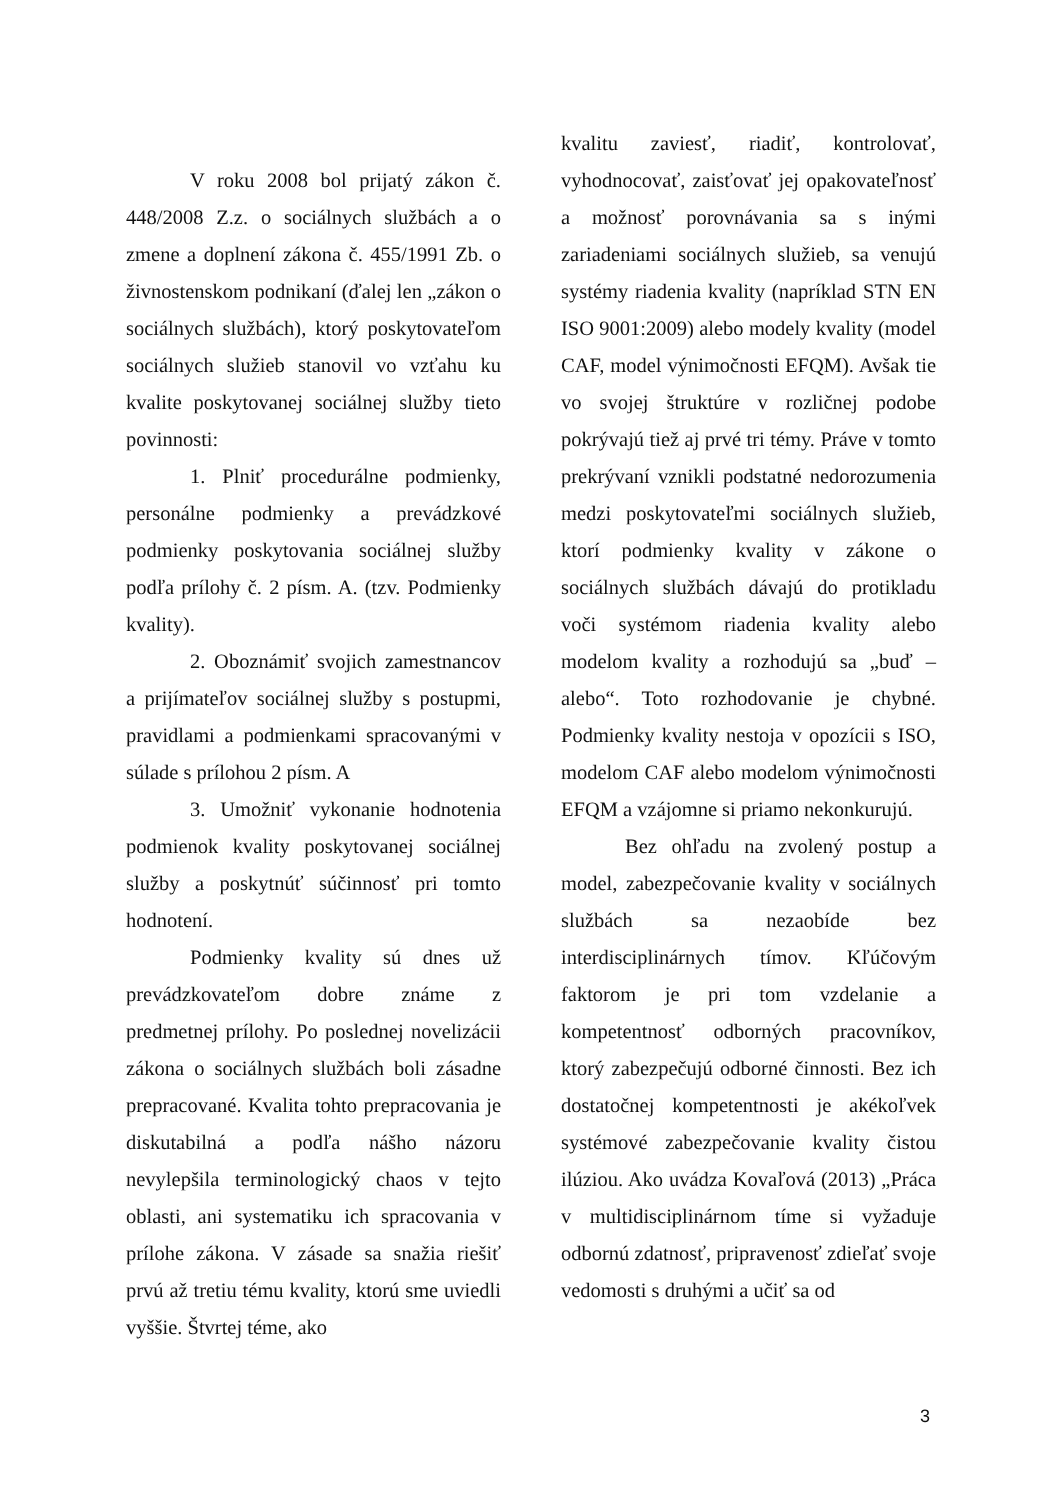V roku 2008 bol prijatý zákon č. 448/2008 Z.z. o sociálnych službách a o zmene a doplnení zákona č. 455/1991 Zb. o živnostenskom podnikaní (ďalej len „zákon o sociálnych službách), ktorý poskytovateľom sociálnych služieb stanovil vo vzťahu ku kvalite poskytovanej sociálnej služby tieto povinnosti:
1. Plniť procedurálne podmienky, personálne podmienky a prevádzkové podmienky poskytovania sociálnej služby podľa prílohy č. 2 písm. A. (tzv. Podmienky kvality).
2. Oboznámiť svojich zamestnancov a prijímateľov sociálnej služby s postupmi, pravidlami a podmienkami spracovanými v súlade s prílohou 2 písm. A
3. Umožniť vykonanie hodnotenia podmienok kvality poskytovanej sociálnej služby a poskytnúť súčinnosť pri tomto hodnotení.
Podmienky kvality sú dnes už prevádzkovateľom dobre známe z predmetnej prílohy. Po poslednej novelizácii zákona o sociálnych službách boli zásadne prepracované. Kvalita tohto prepracovania je diskutabilná a podľa nášho názoru nevylepšila terminologický chaos v tejto oblasti, ani systematiku ich spracovania v prílohe zákona. V zásade sa snažia riešiť prvú až tretiu tému kvality, ktorú sme uviedli vyššie. Štvrtej téme, ako
kvalitu zaviesť, riadiť, kontrolovať, vyhodnocovať, zaisťovať jej opakovateľnosť a možnosť porovnávania sa s inými zariadeniami sociálnych služieb, sa venujú systémy riadenia kvality (napríklad STN EN ISO 9001:2009) alebo modely kvality (model CAF, model výnimočnosti EFQM). Avšak tie vo svojej štruktúre v rozličnej podobe pokrývajú tiež aj prvé tri témy. Práve v tomto prekrývaní vznikli podstatné nedorozumenia medzi poskytovateľmi sociálnych služieb, ktorí podmienky kvality v zákone o sociálnych službách dávajú do protikladu voči systémom riadenia kvality alebo modelom kvality a rozhodujú sa „buď – alebo“. Toto rozhodovanie je chybné. Podmienky kvality nestoja v opozícii s ISO, modelom CAF alebo modelom výnimočnosti EFQM a vzájomne si priamo nekonkurujú.
Bez ohľadu na zvolený postup a model, zabezpečovanie kvality v sociálnych službách sa nezaobíde bez interdisciplinárnych tímov. Kľúčovým faktorom je pri tom vzdelanie a kompetentnosť odborných pracovníkov, ktorý zabezpečujú odborné činnosti. Bez ich dostatočnej kompetentnosti je akékoľvek systémové zabezpečovanie kvality čistou ilúziou. Ako uvádza Kovaľová (2013) „Práca v multidisciplinárnom tíme si vyžaduje odbornú zdatnosť, pripravenosť zdieľať svoje vedomosti s druhými a učiť sa od
3